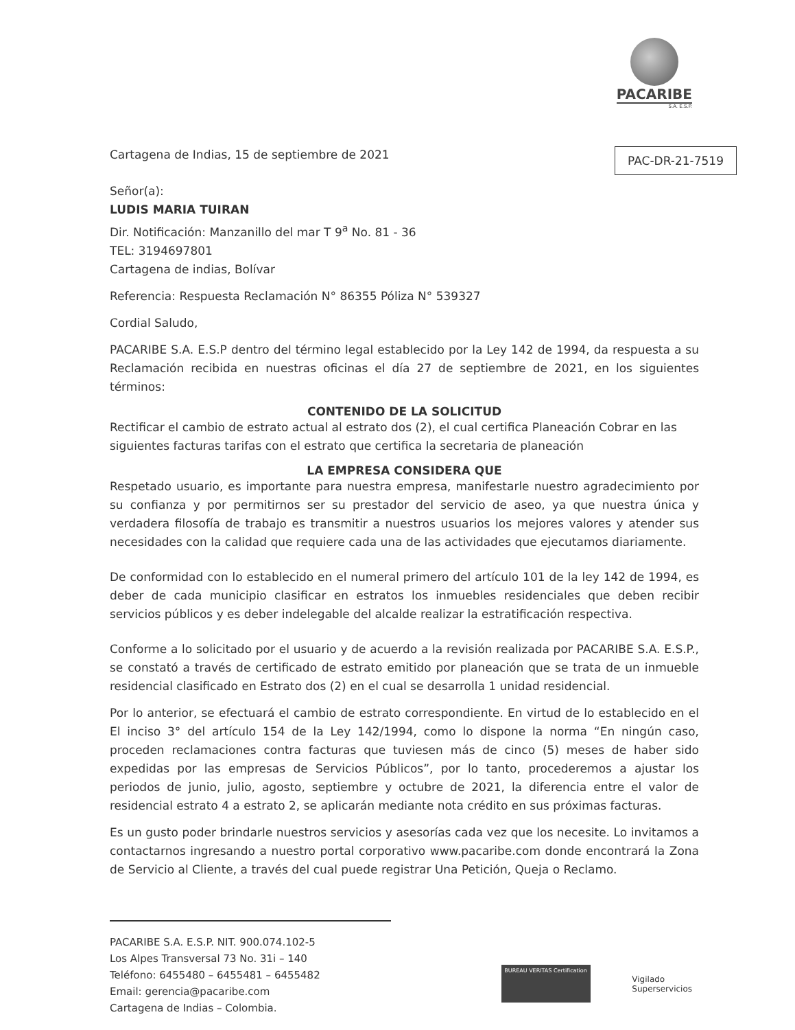PACARIBE
S.A. E.S.P.
Cartagena de Indias, 15 de septiembre de 2021
PAC-DR-21-7519
Señor(a):
LUDIS MARIA TUIRAN
Dir. Notificación: Manzanillo del mar T 9<sup>a</sup> No. 81 - 36
TEL: 3194697801
Cartagena de indias, Bolívar
Referencia: Respuesta Reclamación N° 86355 Póliza N° 539327
Cordial Saludo,
PACARIBE S.A. E.S.P dentro del término legal establecido por la Ley 142 de 1994, da respuesta a su Reclamación recibida en nuestras oficinas el día 27 de septiembre de 2021, en los siguientes términos:
CONTENIDO DE LA SOLICITUD
Rectificar el cambio de estrato actual al estrato dos (2), el cual certifica Planeación Cobrar en las siguientes facturas tarifas con el estrato que certifica la secretaria de planeación
LA EMPRESA CONSIDERA QUE
Respetado usuario, es importante para nuestra empresa, manifestarle nuestro agradecimiento por su confianza y por permitirnos ser su prestador del servicio de aseo, ya que nuestra única y verdadera filosofía de trabajo es transmitir a nuestros usuarios los mejores valores y atender sus necesidades con la calidad que requiere cada una de las actividades que ejecutamos diariamente.
De conformidad con lo establecido en el numeral primero del artículo 101 de la ley 142 de 1994, es deber de cada municipio clasificar en estratos los inmuebles residenciales que deben recibir servicios públicos y es deber indelegable del alcalde realizar la estratificación respectiva.
Conforme a lo solicitado por el usuario y de acuerdo a la revisión realizada por PACARIBE S.A. E.S.P., se constató a través de certificado de estrato emitido por planeación que se trata de un inmueble residencial clasificado en Estrato dos (2) en el cual se desarrolla 1 unidad residencial.
Por lo anterior, se efectuará el cambio de estrato correspondiente. En virtud de lo establecido en el El inciso 3° del artículo 154 de la Ley 142/1994, como lo dispone la norma “En ningún caso, proceden reclamaciones contra facturas que tuviesen más de cinco (5) meses de haber sido expedidas por las empresas de Servicios Públicos”, por lo tanto, procederemos a ajustar los periodos de junio, julio, agosto, septiembre y octubre de 2021, la diferencia entre el valor de residencial estrato 4 a estrato 2, se aplicarán mediante nota crédito en sus próximas facturas.
Es un gusto poder brindarle nuestros servicios y asesorías cada vez que los necesite. Lo invitamos a contactarnos ingresando a nuestro portal corporativo www.pacaribe.com donde encontrará la Zona de Servicio al Cliente, a través del cual puede registrar Una Petición, Queja o Reclamo.
PACARIBE S.A. E.S.P. NIT. 900.074.102-5
Los Alpes Transversal 73 No. 31i – 140
Teléfono: 6455480 – 6455481 – 6455482
Email: gerencia@pacaribe.com
Cartagena de Indias – Colombia.
BUREAU VERITAS Certification
Vigilado
Superservicios